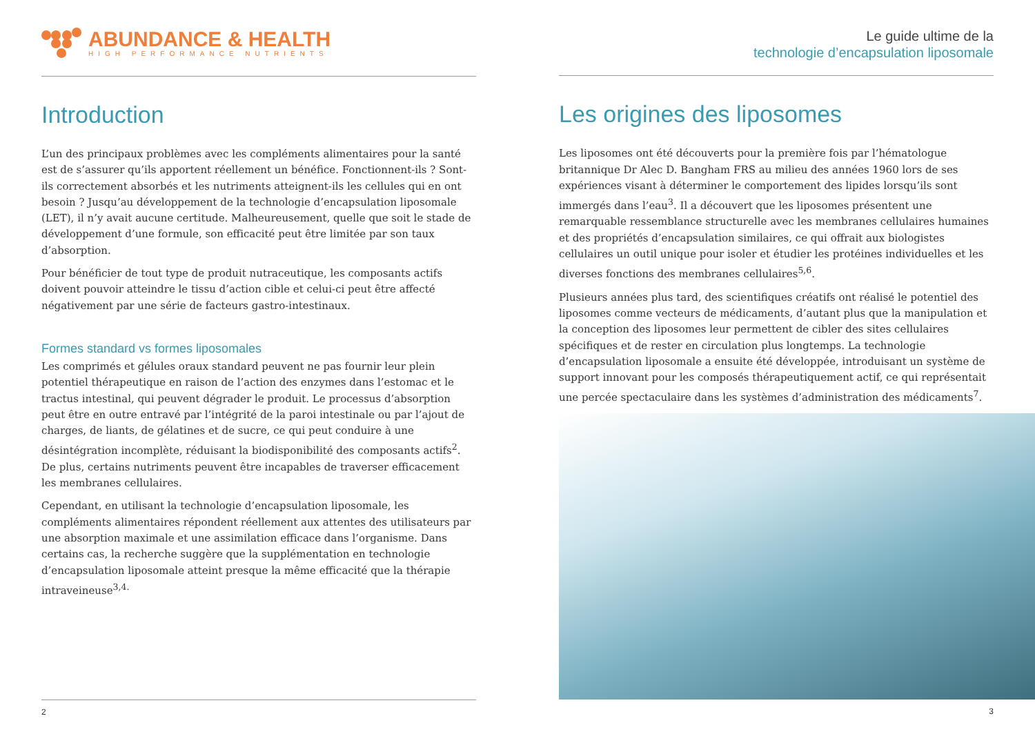ABUNDANCE & HEALTH
HIGH PERFORMANCE NUTRIENTS
Introduction
L’un des principaux problèmes avec les compléments alimentaires pour la santé est de s’assurer qu’ils apportent réellement un bénéfice. Fonctionnent-ils ? Sont-ils correctement absorbés et les nutriments atteignent-ils les cellules qui en ont besoin ? Jusqu’au développement de la technologie d’encapsulation liposomale (LET), il n’y avait aucune certitude. Malheureusement, quelle que soit le stade de développement d’une formule, son efficacité peut être limitée par son taux d’absorption.
Pour bénéficier de tout type de produit nutraceutique, les composants actifs doivent pouvoir atteindre le tissu d’action cible et celui-ci peut être affecté négativement par une série de facteurs gastro-intestinaux.
Formes standard vs formes liposomales
Les comprimés et gélules oraux standard peuvent ne pas fournir leur plein potentiel thérapeutique en raison de l’action des enzymes dans l’estomac et le tractus intestinal, qui peuvent dégrader le produit. Le processus d’absorption peut être en outre entravé par l’intégrité de la paroi intestinale ou par l’ajout de charges, de liants, de gélatines et de sucre, ce qui peut conduire à une désintégration incomplète, réduisant la biodisponibilité des composants actifs<sup>2</sup>. De plus, certains nutriments peuvent être incapables de traverser efficacement les membranes cellulaires.
Cependant, en utilisant la technologie d’encapsulation liposomale, les compléments alimentaires répondent réellement aux attentes des utilisateurs par une absorption maximale et une assimilation efficace dans l’organisme. Dans certains cas, la recherche suggère que la supplémentation en technologie d’encapsulation liposomale atteint presque la même efficacité que la thérapie intraveineuse<sup>3,4.</sup>
2
Le guide ultime de la
technologie d’encapsulation liposomale
Les origines des liposomes
Les liposomes ont été découverts pour la première fois par l’hématologue britannique Dr Alec D. Bangham FRS au milieu des années 1960 lors de ses expériences visant à déterminer le comportement des lipides lorsqu’ils sont immergés dans l’eau<sup>3</sup>. Il a découvert que les liposomes présentent une remarquable ressemblance structurelle avec les membranes cellulaires humaines et des propriétés d’encapsulation similaires, ce qui offrait aux biologistes cellulaires un outil unique pour isoler et étudier les protéines individuelles et les diverses fonctions des membranes cellulaires<sup>5,6</sup>.
Plusieurs années plus tard, des scientifiques créatifs ont réalisé le potentiel des liposomes comme vecteurs de médicaments, d’autant plus que la manipulation et la conception des liposomes leur permettent de cibler des sites cellulaires spécifiques et de rester en circulation plus longtemps. La technologie d’encapsulation liposomale a ensuite été développée, introduisant un système de support innovant pour les composés thérapeutiquement actif, ce qui représentait une percée spectaculaire dans les systèmes d’administration des médicaments<sup>7</sup>.
3